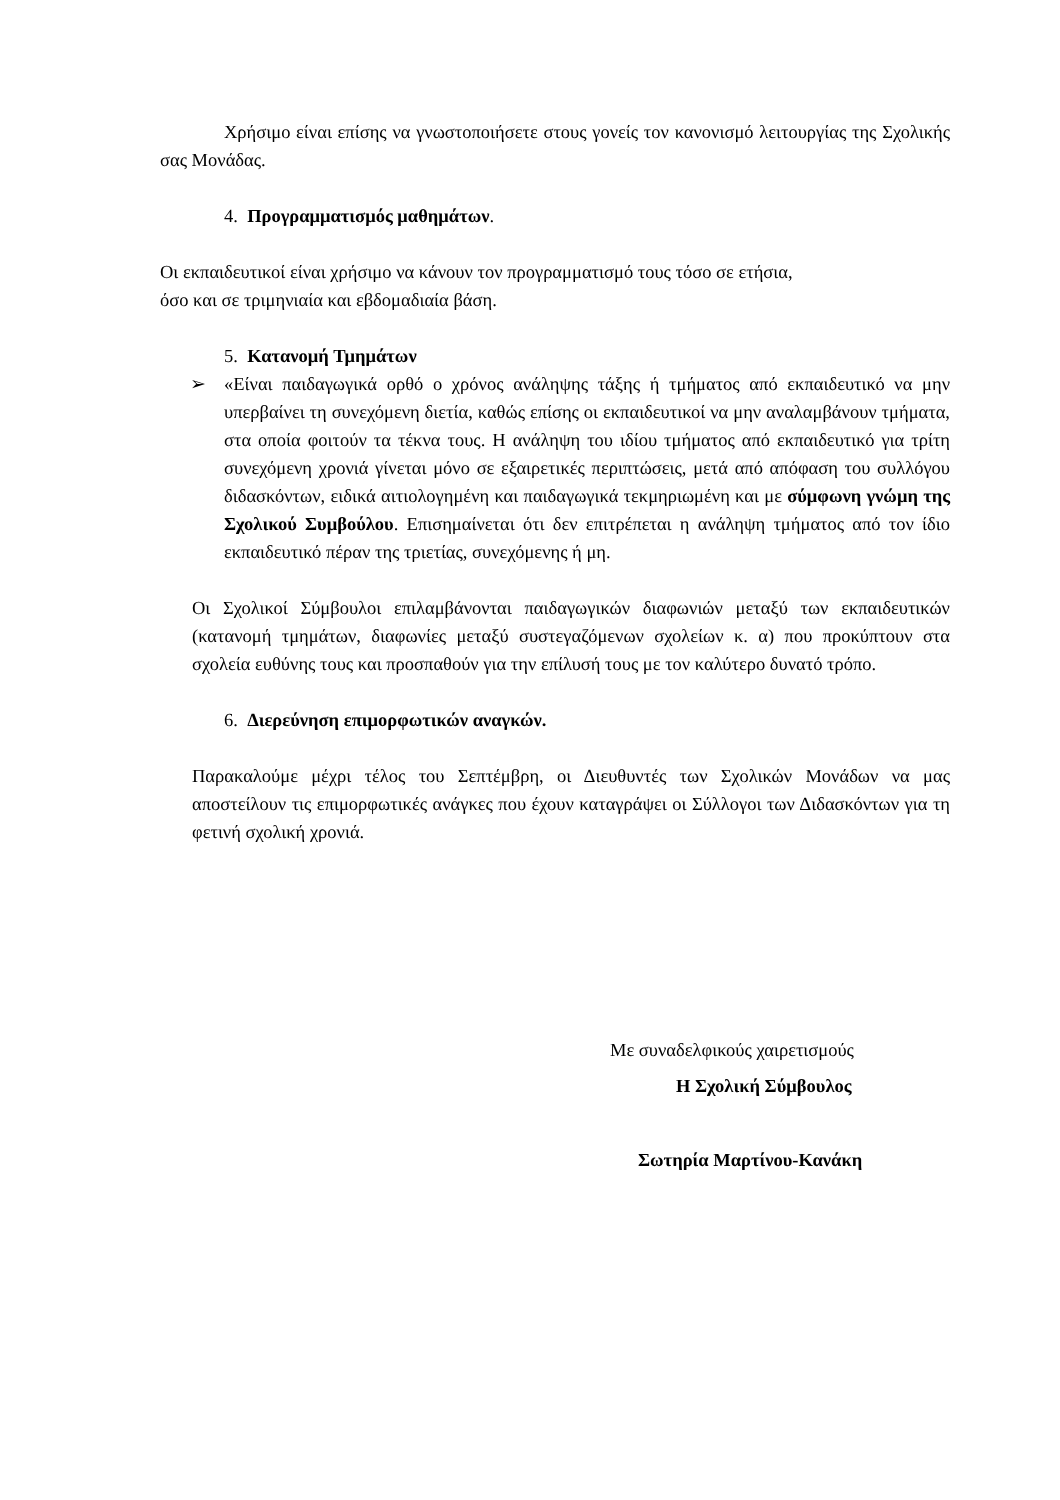Χρήσιμο είναι επίσης να γνωστοποιήσετε στους γονείς τον κανονισμό λειτουργίας της Σχολικής σας Μονάδας.
4. Προγραμματισμός μαθημάτων.
Οι εκπαιδευτικοί είναι χρήσιμο να κάνουν τον προγραμματισμό τους τόσο σε ετήσια,
όσο και σε τριμηνιαία και εβδομαδιαία βάση.
5. Κατανομή Τμημάτων
➢ «Είναι παιδαγωγικά ορθό ο χρόνος ανάληψης τάξης ή τμήματος από εκπαιδευτικό να μην υπερβαίνει τη συνεχόμενη διετία, καθώς επίσης οι εκπαιδευτικοί να μην αναλαμβάνουν τμήματα, στα οποία φοιτούν τα τέκνα τους. Η ανάληψη του ιδίου τμήματος από εκπαιδευτικό για τρίτη συνεχόμενη χρονιά γίνεται μόνο σε εξαιρετικές περιπτώσεις, μετά από απόφαση του συλλόγου διδασκόντων, ειδικά αιτιολογημένη και παιδαγωγικά τεκμηριωμένη και με σύμφωνη γνώμη της Σχολικού Συμβούλου. Επισημαίνεται ότι δεν επιτρέπεται η ανάληψη τμήματος από τον ίδιο εκπαιδευτικό πέραν της τριετίας, συνεχόμενης ή μη.
Οι Σχολικοί Σύμβουλοι επιλαμβάνονται παιδαγωγικών διαφωνιών μεταξύ των εκπαιδευτικών (κατανομή τμημάτων, διαφωνίες μεταξύ συστεγαζόμενων σχολείων κ. α) που προκύπτουν στα σχολεία ευθύνης τους και προσπαθούν για την επίλυσή τους με τον καλύτερο δυνατό τρόπο.
6. Διερεύνηση επιμορφωτικών αναγκών.
Παρακαλούμε μέχρι τέλος του Σεπτέμβρη, οι Διευθυντές των Σχολικών Μονάδων να μας αποστείλουν τις επιμορφωτικές ανάγκες που έχουν καταγράψει οι Σύλλογοι των Διδασκόντων για τη φετινή σχολική χρονιά.
Με συναδελφικούς χαιρετισμούς
Η Σχολική Σύμβουλος
Σωτηρία Μαρτίνου-Κανάκη